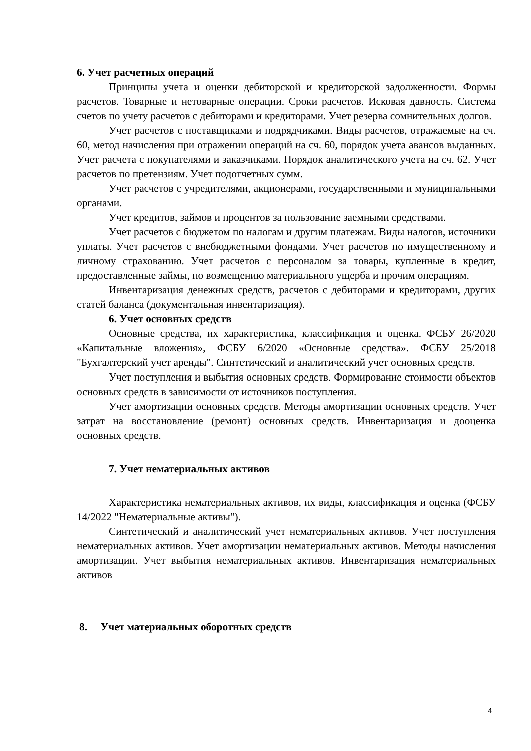6. Учет расчетных операций
Принципы учета и оценки дебиторской и кредиторской задолженности. Формы расчетов. Товарные и нетоварные операции. Сроки расчетов. Исковая давность. Система счетов по учету расчетов с дебиторами и кредиторами. Учет резерва сомнительных долгов.
Учет расчетов с поставщиками и подрядчиками. Виды расчетов, отражаемые на сч. 60, метод начисления при отражении операций на сч. 60, порядок учета авансов выданных. Учет расчета с покупателями и заказчиками. Порядок аналитического учета на сч. 62. Учет расчетов по претензиям. Учет подотчетных сумм.
Учет расчетов с учредителями, акционерами, государственными и муниципальными органами.
Учет кредитов, займов и процентов за пользование заемными средствами.
Учет расчетов с бюджетом по налогам и другим платежам. Виды налогов, источники уплаты. Учет расчетов с внебюджетными фондами. Учет расчетов по имущественному и личному страхованию. Учет расчетов с персоналом за товары, купленные в кредит, предоставленные займы, по возмещению материального ущерба и прочим операциям.
Инвентаризация денежных средств, расчетов с дебиторами и кредиторами, других статей баланса (документальная инвентаризация).
6. Учет основных средств
Основные средства, их характеристика, классификация и оценка. ФСБУ 26/2020 «Капитальные вложения», ФСБУ 6/2020 «Основные средства». ФСБУ 25/2018 "Бухгалтерский учет аренды". Синтетический и аналитический учет основных средств.
Учет поступления и выбытия основных средств. Формирование стоимости объектов основных средств в зависимости от источников поступления.
Учет амортизации основных средств. Методы амортизации основных средств. Учет затрат на восстановление (ремонт) основных средств. Инвентаризация и дооценка основных средств.
7. Учет нематериальных активов
Характеристика нематериальных активов, их виды, классификация и оценка (ФСБУ 14/2022 "Нематериальные активы").
Синтетический и аналитический учет нематериальных активов. Учет поступления нематериальных активов. Учет амортизации нематериальных активов. Методы начисления амортизации. Учет выбытия нематериальных активов. Инвентаризация нематериальных активов
8. Учет материальных оборотных средств
4